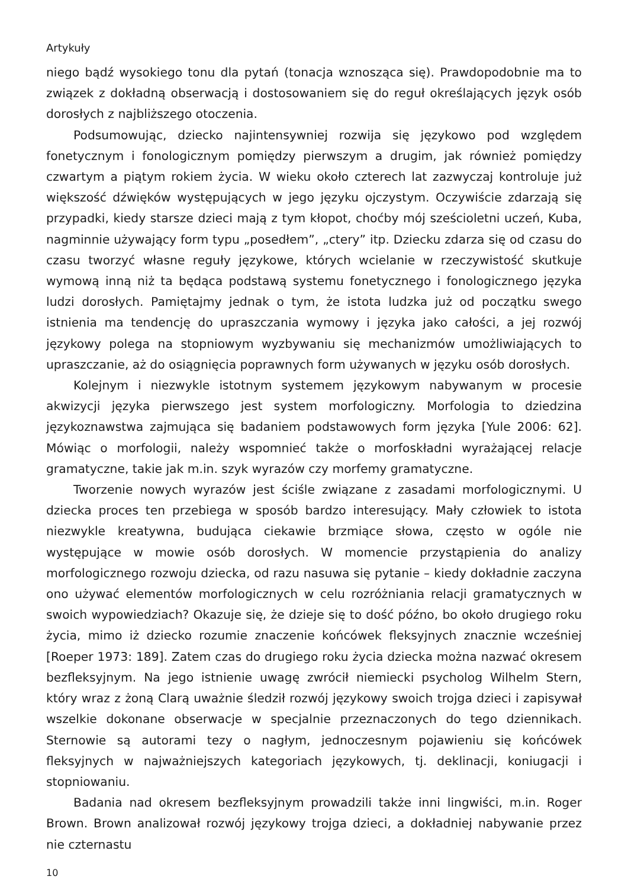Artykuły
niego bądź wysokiego tonu dla pytań (tonacja wznosząca się). Prawdopodobnie ma to związek z dokładną obserwacją i dostosowaniem się do reguł określających język osób dorosłych z najbliższego otoczenia.
Podsumowując, dziecko najintensywniej rozwija się językowo pod względem fonetycznym i fonologicznym pomiędzy pierwszym a drugim, jak również pomiędzy czwartym a piątym rokiem życia. W wieku około czterech lat zazwyczaj kontroluje już większość dźwięków występujących w jego języku ojczystym. Oczywiście zdarzają się przypadki, kiedy starsze dzieci mają z tym kłopot, choćby mój sześcioletni uczeń, Kuba, nagminnie używający form typu „posedłem”, „ctery” itp. Dziecku zdarza się od czasu do czasu tworzyć własne reguły językowe, których wcielanie w rzeczywistość skutkuje wymową inną niż ta będąca podstawą systemu fonetycznego i fonologicznego języka ludzi dorosłych. Pamiętajmy jednak o tym, że istota ludzka już od początku swego istnienia ma tendencję do upraszczania wymowy i języka jako całości, a jej rozwój językowy polega na stopniowym wyzbywaniu się mechanizmów umożliwiających to upraszczanie, aż do osiągnięcia poprawnych form używanych w języku osób dorosłych.
Kolejnym i niezwykle istotnym systemem językowym nabywanym w procesie akwizycji języka pierwszego jest system morfologiczny. Morfologia to dziedzina językoznawstwa zajmująca się badaniem podstawowych form języka [Yule 2006: 62]. Mówiąc o morfologii, należy wspomnieć także o morfoskładni wyrażającej relacje gramatyczne, takie jak m.in. szyk wyrazów czy morfemy gramatyczne.
Tworzenie nowych wyrazów jest ściśle związane z zasadami morfologicznymi. U dziecka proces ten przebiega w sposób bardzo interesujący. Mały człowiek to istota niezwykle kreatywna, budująca ciekawie brzmiące słowa, często w ogóle nie występujące w mowie osób dorosłych. W momencie przystąpienia do analizy morfologicznego rozwoju dziecka, od razu nasuwa się pytanie – kiedy dokładnie zaczyna ono używać elementów morfologicznych w celu rozróżniania relacji gramatycznych w swoich wypowiedziach? Okazuje się, że dzieje się to dość późno, bo około drugiego roku życia, mimo iż dziecko rozumie znaczenie końcówek fleksyjnych znacznie wcześniej [Roeper 1973: 189]. Zatem czas do drugiego roku życia dziecka można nazwać okresem bezfleksyjnym. Na jego istnienie uwagę zwrócił niemiecki psycholog Wilhelm Stern, który wraz z żoną Clarą uważnie śledził rozwój językowy swoich trojga dzieci i zapisywał wszelkie dokonane obserwacje w specjalnie przeznaczonych do tego dziennikach. Sternowie są autorami tezy o nagłym, jednoczesnym pojawieniu się końcówek fleksyjnych w najważniejszych kategoriach językowych, tj. deklinacji, koniugacji i stopniowaniu.
Badania nad okresem bezfleksyjnym prowadzili także inni lingwiści, m.in. Roger Brown. Brown analizował rozwój językowy trojga dzieci, a dokładniej nabywanie przez nie czternastu
10